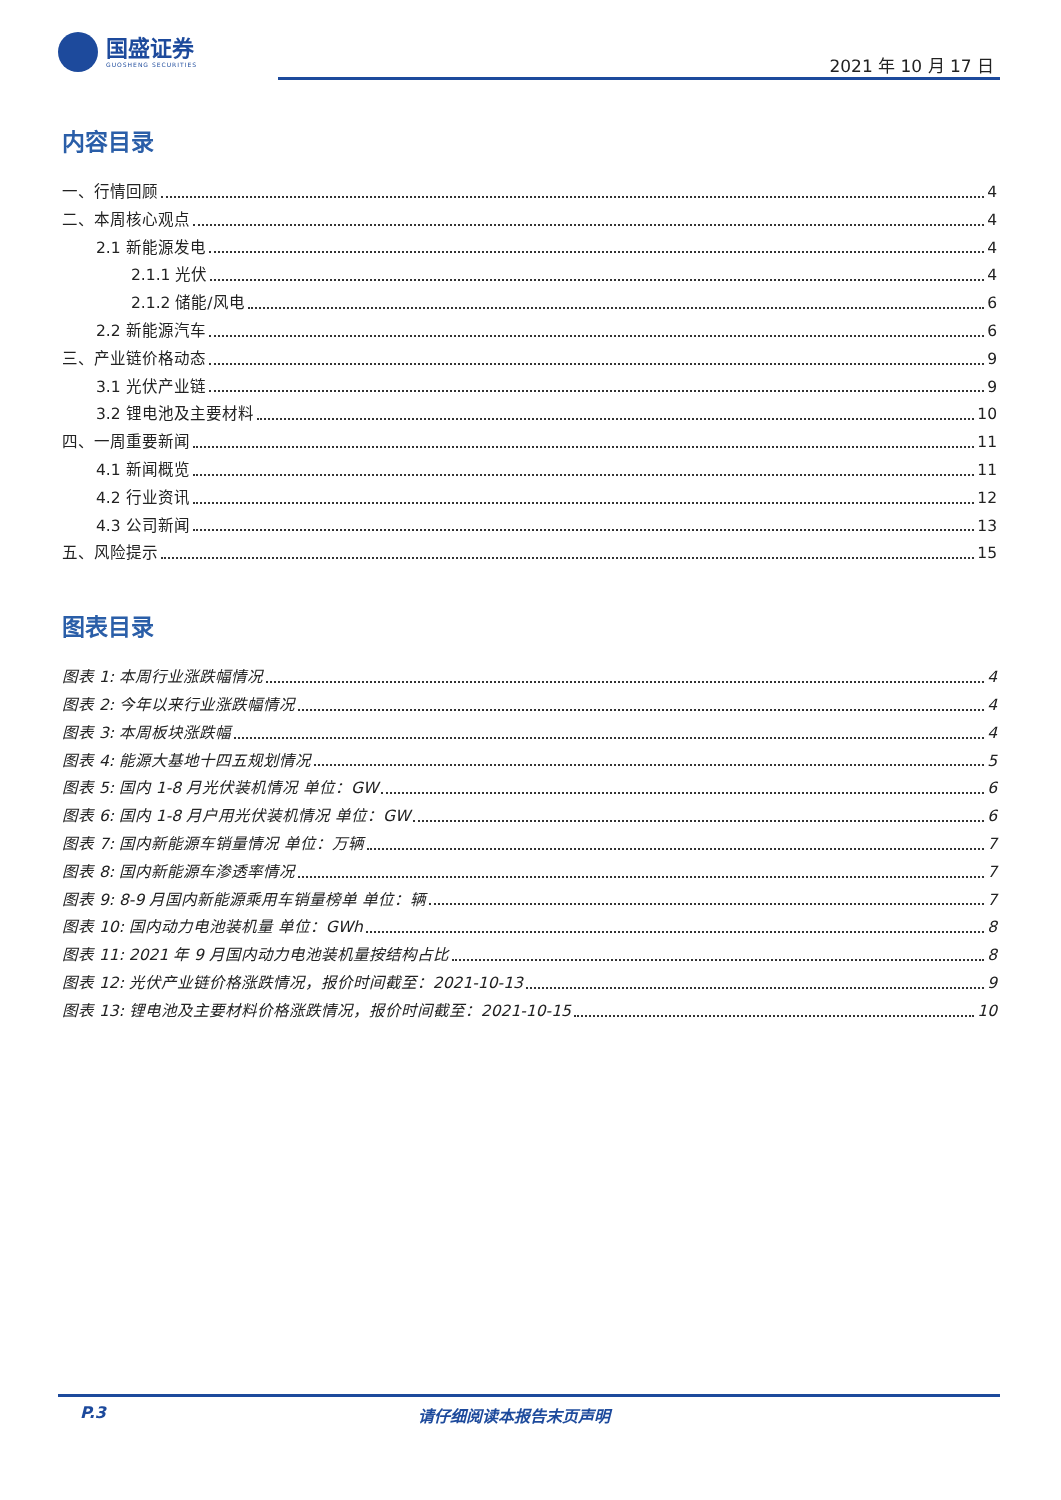国盛证券
GUOSHENG SECURITIES
2021 年 10 月 17 日
内容目录
一、行情回顾 4
二、本周核心观点 4
2.1 新能源发电 4
2.1.1 光伏 4
2.1.2 储能/风电 6
2.2 新能源汽车 6
三、产业链价格动态 9
3.1 光伏产业链 9
3.2 锂电池及主要材料 10
四、一周重要新闻 11
4.1 新闻概览 11
4.2 行业资讯 12
4.3 公司新闻 13
五、风险提示 15
图表目录
图表 1: 本周行业涨跌幅情况 4
图表 2: 今年以来行业涨跌幅情况 4
图表 3: 本周板块涨跌幅 4
图表 4: 能源大基地十四五规划情况 5
图表 5: 国内 1-8 月光伏装机情况 单位：GW 6
图表 6: 国内 1-8 月户用光伏装机情况 单位：GW 6
图表 7: 国内新能源车销量情况 单位：万辆 7
图表 8: 国内新能源车渗透率情况 7
图表 9: 8-9 月国内新能源乘用车销量榜单 单位：辆 7
图表 10: 国内动力电池装机量 单位：GWh 8
图表 11: 2021 年 9 月国内动力电池装机量按结构占比 8
图表 12: 光伏产业链价格涨跌情况，报价时间截至：2021-10-13 9
图表 13: 锂电池及主要材料价格涨跌情况，报价时间截至：2021-10-15 10
P.3 请仔细阅读本报告末页声明